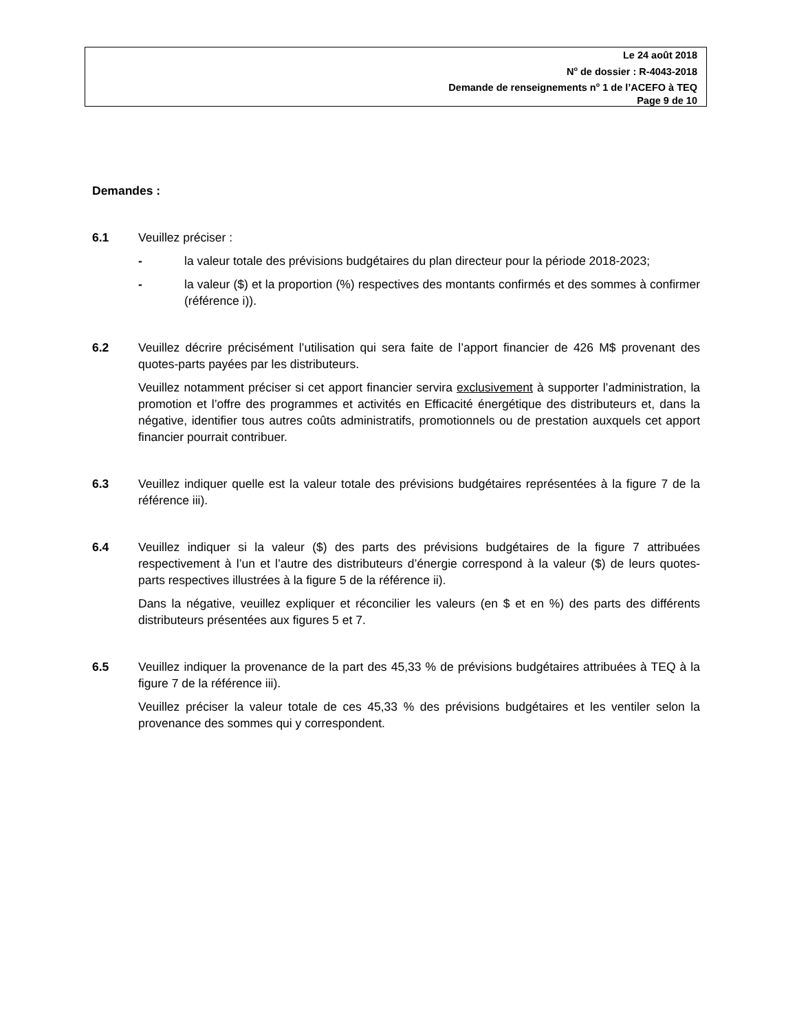Le 24 août 2018
N<sup>o</sup> de dossier : R-4043-2018
Demande de renseignements n<sup>o</sup> 1 de l’ACEFO à TEQ
Page 9 de 10
Demandes :
6.1 Veuillez préciser :
- la valeur totale des prévisions budgétaires du plan directeur pour la période 2018-2023;
- la valeur ($) et la proportion (%) respectives des montants confirmés et des sommes à confirmer (référence i)).
6.2 Veuillez décrire précisément l’utilisation qui sera faite de l’apport financier de 426 M$ provenant des quotes-parts payées par les distributeurs.
Veuillez notamment préciser si cet apport financier servira exclusivement à supporter l’administration, la promotion et l’offre des programmes et activités en Efficacité énergétique des distributeurs et, dans la négative, identifier tous autres coûts administratifs, promotionnels ou de prestation auxquels cet apport financier pourrait contribuer.
6.3 Veuillez indiquer quelle est la valeur totale des prévisions budgétaires représentées à la figure 7 de la référence iii).
6.4 Veuillez indiquer si la valeur ($) des parts des prévisions budgétaires de la figure 7 attribuées respectivement à l’un et l’autre des distributeurs d’énergie correspond à la valeur ($) de leurs quotes-parts respectives illustrées à la figure 5 de la référence ii).
Dans la négative, veuillez expliquer et réconcilier les valeurs (en $ et en %) des parts des différents distributeurs présentées aux figures 5 et 7.
6.5 Veuillez indiquer la provenance de la part des 45,33 % de prévisions budgétaires attribuées à TEQ à la figure 7 de la référence iii).
Veuillez préciser la valeur totale de ces 45,33 % des prévisions budgétaires et les ventiler selon la provenance des sommes qui y correspondent.